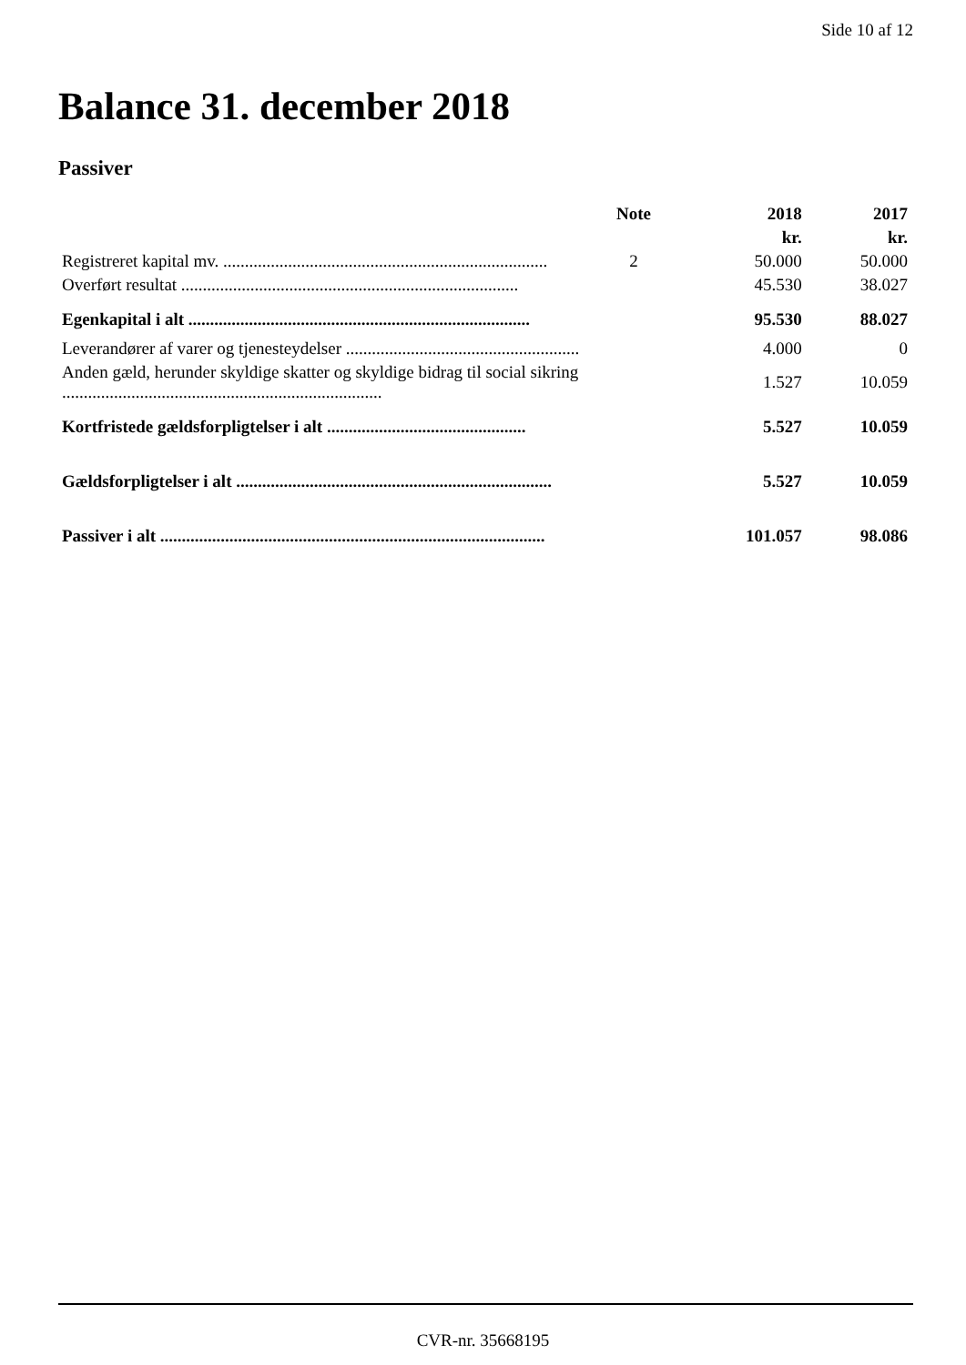Side 10 af 12
Balance 31. december 2018
Passiver
| | Note | 2018 | 2017 |
| --- | --- | --- | --- |
| | | kr. | kr. |
| Registreret kapital mv. ........................................................................... | 2 | 50.000 | 50.000 |
| Overført resultat .............................................................................. | | 45.530 | 38.027 |
| Egenkapital i alt ............................................................................... | | 95.530 | 88.027 |
| Leverandører af varer og tjenesteydelser ...................................................... | | 4.000 | 0 |
| Anden gæld, herunder skyldige skatter og skyldige bidrag til social sikring .......................................................................... | | 1.527 | 10.059 |
| Kortfristede gældsforpligtelser i alt .............................................. | | 5.527 | 10.059 |
| Gældsforpligtelser i alt ......................................................................... | | 5.527 | 10.059 |
| Passiver i alt ......................................................................................... | | 101.057 | 98.086 |
CVR-nr. 35668195